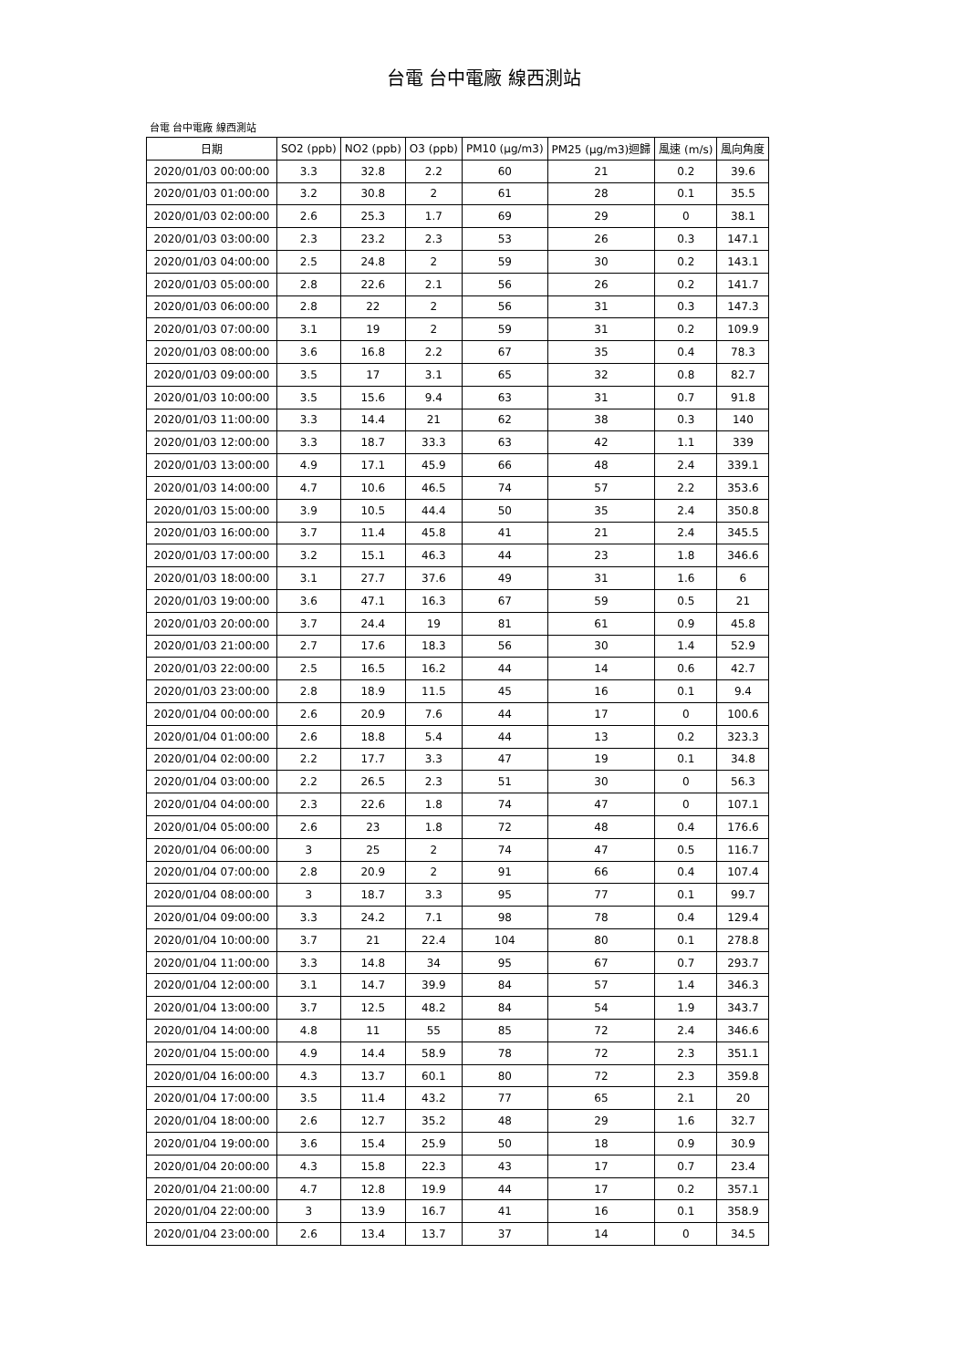台電 台中電廠 線西測站
台電 台中電廠 線西測站
| 日期 | SO2 (ppb) | NO2 (ppb) | O3 (ppb) | PM10 (μg/m3) | PM25 (μg/m3)迴歸 | 風速 (m/s) | 風向角度 |
| --- | --- | --- | --- | --- | --- | --- | --- |
| 2020/01/03 00:00:00 | 3.3 | 32.8 | 2.2 | 60 | 21 | 0.2 | 39.6 |
| 2020/01/03 01:00:00 | 3.2 | 30.8 | 2 | 61 | 28 | 0.1 | 35.5 |
| 2020/01/03 02:00:00 | 2.6 | 25.3 | 1.7 | 69 | 29 | 0 | 38.1 |
| 2020/01/03 03:00:00 | 2.3 | 23.2 | 2.3 | 53 | 26 | 0.3 | 147.1 |
| 2020/01/03 04:00:00 | 2.5 | 24.8 | 2 | 59 | 30 | 0.2 | 143.1 |
| 2020/01/03 05:00:00 | 2.8 | 22.6 | 2.1 | 56 | 26 | 0.2 | 141.7 |
| 2020/01/03 06:00:00 | 2.8 | 22 | 2 | 56 | 31 | 0.3 | 147.3 |
| 2020/01/03 07:00:00 | 3.1 | 19 | 2 | 59 | 31 | 0.2 | 109.9 |
| 2020/01/03 08:00:00 | 3.6 | 16.8 | 2.2 | 67 | 35 | 0.4 | 78.3 |
| 2020/01/03 09:00:00 | 3.5 | 17 | 3.1 | 65 | 32 | 0.8 | 82.7 |
| 2020/01/03 10:00:00 | 3.5 | 15.6 | 9.4 | 63 | 31 | 0.7 | 91.8 |
| 2020/01/03 11:00:00 | 3.3 | 14.4 | 21 | 62 | 38 | 0.3 | 140 |
| 2020/01/03 12:00:00 | 3.3 | 18.7 | 33.3 | 63 | 42 | 1.1 | 339 |
| 2020/01/03 13:00:00 | 4.9 | 17.1 | 45.9 | 66 | 48 | 2.4 | 339.1 |
| 2020/01/03 14:00:00 | 4.7 | 10.6 | 46.5 | 74 | 57 | 2.2 | 353.6 |
| 2020/01/03 15:00:00 | 3.9 | 10.5 | 44.4 | 50 | 35 | 2.4 | 350.8 |
| 2020/01/03 16:00:00 | 3.7 | 11.4 | 45.8 | 41 | 21 | 2.4 | 345.5 |
| 2020/01/03 17:00:00 | 3.2 | 15.1 | 46.3 | 44 | 23 | 1.8 | 346.6 |
| 2020/01/03 18:00:00 | 3.1 | 27.7 | 37.6 | 49 | 31 | 1.6 | 6 |
| 2020/01/03 19:00:00 | 3.6 | 47.1 | 16.3 | 67 | 59 | 0.5 | 21 |
| 2020/01/03 20:00:00 | 3.7 | 24.4 | 19 | 81 | 61 | 0.9 | 45.8 |
| 2020/01/03 21:00:00 | 2.7 | 17.6 | 18.3 | 56 | 30 | 1.4 | 52.9 |
| 2020/01/03 22:00:00 | 2.5 | 16.5 | 16.2 | 44 | 14 | 0.6 | 42.7 |
| 2020/01/03 23:00:00 | 2.8 | 18.9 | 11.5 | 45 | 16 | 0.1 | 9.4 |
| 2020/01/04 00:00:00 | 2.6 | 20.9 | 7.6 | 44 | 17 | 0 | 100.6 |
| 2020/01/04 01:00:00 | 2.6 | 18.8 | 5.4 | 44 | 13 | 0.2 | 323.3 |
| 2020/01/04 02:00:00 | 2.2 | 17.7 | 3.3 | 47 | 19 | 0.1 | 34.8 |
| 2020/01/04 03:00:00 | 2.2 | 26.5 | 2.3 | 51 | 30 | 0 | 56.3 |
| 2020/01/04 04:00:00 | 2.3 | 22.6 | 1.8 | 74 | 47 | 0 | 107.1 |
| 2020/01/04 05:00:00 | 2.6 | 23 | 1.8 | 72 | 48 | 0.4 | 176.6 |
| 2020/01/04 06:00:00 | 3 | 25 | 2 | 74 | 47 | 0.5 | 116.7 |
| 2020/01/04 07:00:00 | 2.8 | 20.9 | 2 | 91 | 66 | 0.4 | 107.4 |
| 2020/01/04 08:00:00 | 3 | 18.7 | 3.3 | 95 | 77 | 0.1 | 99.7 |
| 2020/01/04 09:00:00 | 3.3 | 24.2 | 7.1 | 98 | 78 | 0.4 | 129.4 |
| 2020/01/04 10:00:00 | 3.7 | 21 | 22.4 | 104 | 80 | 0.1 | 278.8 |
| 2020/01/04 11:00:00 | 3.3 | 14.8 | 34 | 95 | 67 | 0.7 | 293.7 |
| 2020/01/04 12:00:00 | 3.1 | 14.7 | 39.9 | 84 | 57 | 1.4 | 346.3 |
| 2020/01/04 13:00:00 | 3.7 | 12.5 | 48.2 | 84 | 54 | 1.9 | 343.7 |
| 2020/01/04 14:00:00 | 4.8 | 11 | 55 | 85 | 72 | 2.4 | 346.6 |
| 2020/01/04 15:00:00 | 4.9 | 14.4 | 58.9 | 78 | 72 | 2.3 | 351.1 |
| 2020/01/04 16:00:00 | 4.3 | 13.7 | 60.1 | 80 | 72 | 2.3 | 359.8 |
| 2020/01/04 17:00:00 | 3.5 | 11.4 | 43.2 | 77 | 65 | 2.1 | 20 |
| 2020/01/04 18:00:00 | 2.6 | 12.7 | 35.2 | 48 | 29 | 1.6 | 32.7 |
| 2020/01/04 19:00:00 | 3.6 | 15.4 | 25.9 | 50 | 18 | 0.9 | 30.9 |
| 2020/01/04 20:00:00 | 4.3 | 15.8 | 22.3 | 43 | 17 | 0.7 | 23.4 |
| 2020/01/04 21:00:00 | 4.7 | 12.8 | 19.9 | 44 | 17 | 0.2 | 357.1 |
| 2020/01/04 22:00:00 | 3 | 13.9 | 16.7 | 41 | 16 | 0.1 | 358.9 |
| 2020/01/04 23:00:00 | 2.6 | 13.4 | 13.7 | 37 | 14 | 0 | 34.5 |